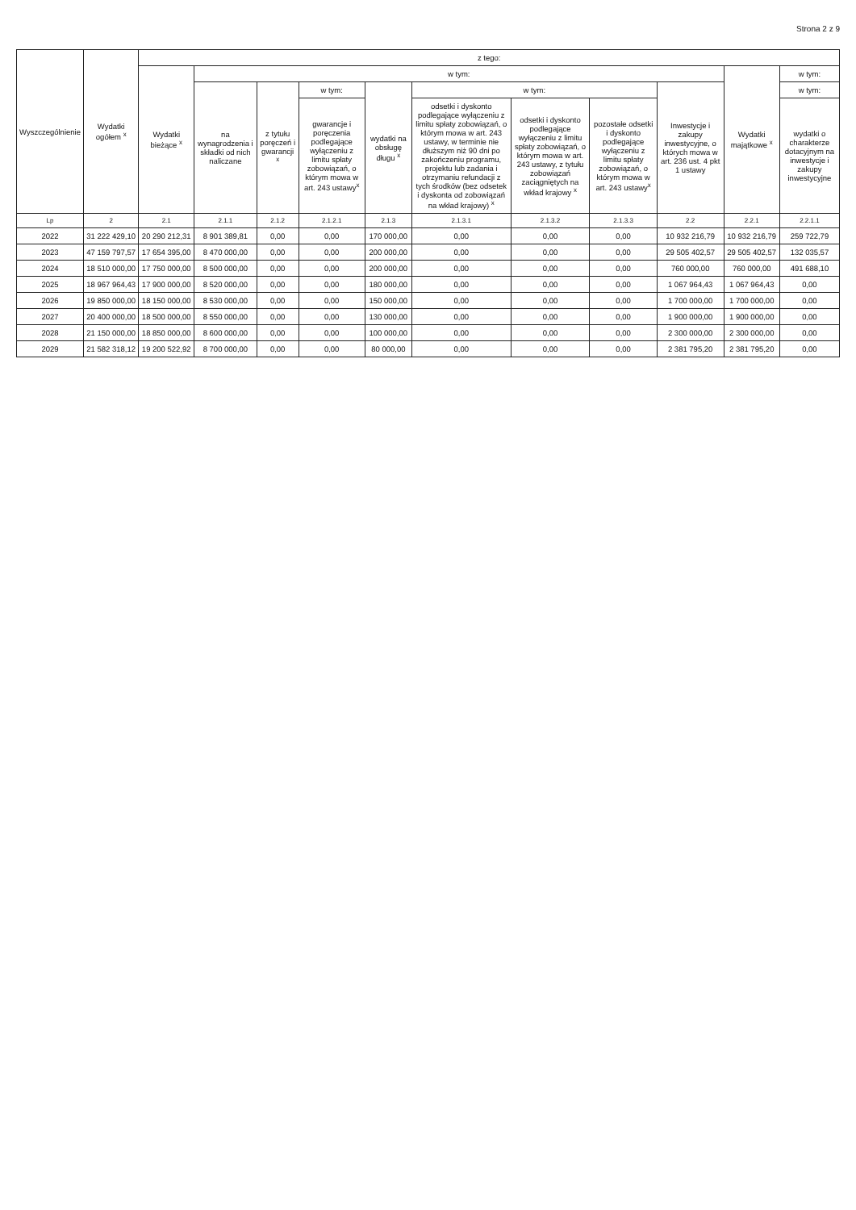Strona 2 z 9
| Wyszczególnienie | Wydatki ogółem <sup>x</sup> | z tego: | | | | | | | | | | |
| --- | --- | --- | --- | --- | --- | --- | --- | --- | --- | --- | --- | --- |
| | | Wydatki bieżące <sup>x</sup> | w tym: | | | | | | | | Wydatki majątkowe <sup>x</sup> | w tym: |
| | | | na wynagrodzenia i składki od nich naliczane | z tytułu poręczeń i gwarancji <sup>x</sup> | w tym: | wydatki na obsługę długu <sup>x</sup> | w tym: | | | Inwestycje i zakupy inwestycyjne, o których mowa w art. 236 ust. 4 pkt 1 ustawy | | w tym: |
| | | | | | gwarancje i poręczenia podlegające wyłączeniu z limitu spłaty zobowiązań, o którym mowa w art. 243 ustawy<sup>x</sup> | | odsetki i dyskonto podlegające wyłączeniu z limitu spłaty zobowiązań, o którym mowa w art. 243 ustawy, w terminie nie dłuższym niż 90 dni po zakończeniu programu, projektu lub zadania i otrzymaniu refundacji z tych środków (bez odsetek i dyskonta od zobowiązań na wkład krajowy) <sup>x</sup> | odsetki i dyskonto podlegające wyłączeniu z limitu spłaty zobowiązań, o którym mowa w art. 243 ustawy, z tytułu zobowiązań zaciągniętych na wkład krajowy <sup>x</sup> | pozostałe odsetki i dyskonto podlegające wyłączeniu z limitu spłaty zobowiązań, o którym mowa w art. 243 ustawy<sup>x</sup> | | | wydatki o charakterze dotacyjnym na inwestycje i zakupy inwestycyjne |
| Lp | 2 | 2.1 | 2.1.1 | 2.1.2 | 2.1.2.1 | 2.1.3 | 2.1.3.1 | 2.1.3.2 | 2.1.3.3 | 2.2 | 2.2.1 | 2.2.1.1 |
| 2022 | 31 222 429,10 | 20 290 212,31 | 8 901 389,81 | 0,00 | 0,00 | 170 000,00 | 0,00 | 0,00 | 0,00 | 10 932 216,79 | 10 932 216,79 | 259 722,79 |
| 2023 | 47 159 797,57 | 17 654 395,00 | 8 470 000,00 | 0,00 | 0,00 | 200 000,00 | 0,00 | 0,00 | 0,00 | 29 505 402,57 | 29 505 402,57 | 132 035,57 |
| 2024 | 18 510 000,00 | 17 750 000,00 | 8 500 000,00 | 0,00 | 0,00 | 200 000,00 | 0,00 | 0,00 | 0,00 | 760 000,00 | 760 000,00 | 491 688,10 |
| 2025 | 18 967 964,43 | 17 900 000,00 | 8 520 000,00 | 0,00 | 0,00 | 180 000,00 | 0,00 | 0,00 | 0,00 | 1 067 964,43 | 1 067 964,43 | 0,00 |
| 2026 | 19 850 000,00 | 18 150 000,00 | 8 530 000,00 | 0,00 | 0,00 | 150 000,00 | 0,00 | 0,00 | 0,00 | 1 700 000,00 | 1 700 000,00 | 0,00 |
| 2027 | 20 400 000,00 | 18 500 000,00 | 8 550 000,00 | 0,00 | 0,00 | 130 000,00 | 0,00 | 0,00 | 0,00 | 1 900 000,00 | 1 900 000,00 | 0,00 |
| 2028 | 21 150 000,00 | 18 850 000,00 | 8 600 000,00 | 0,00 | 0,00 | 100 000,00 | 0,00 | 0,00 | 0,00 | 2 300 000,00 | 2 300 000,00 | 0,00 |
| 2029 | 21 582 318,12 | 19 200 522,92 | 8 700 000,00 | 0,00 | 0,00 | 80 000,00 | 0,00 | 0,00 | 0,00 | 2 381 795,20 | 2 381 795,20 | 0,00 |